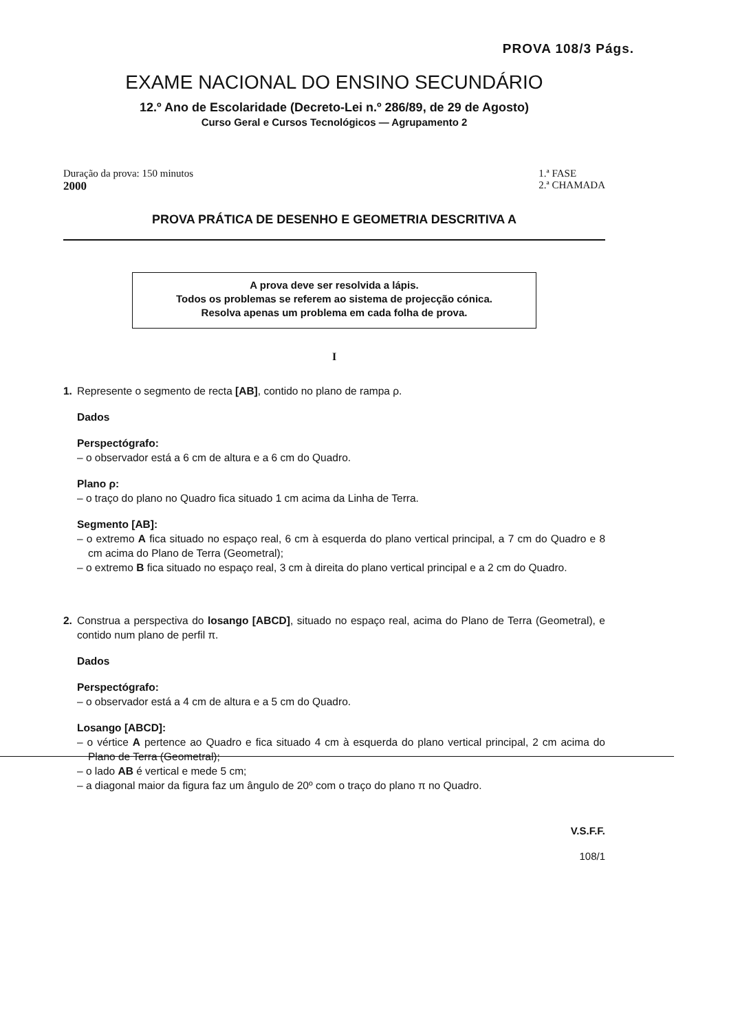PROVA 108/3 Págs.
EXAME NACIONAL DO ENSINO SECUNDÁRIO
12.º Ano de Escolaridade (Decreto-Lei n.º 286/89, de 29 de Agosto)
Curso Geral e Cursos Tecnológicos — Agrupamento 2
Duração da prova: 150 minutos
2000
1.ª FASE
2.ª CHAMADA
PROVA PRÁTICA DE DESENHO E GEOMETRIA DESCRITIVA A
A prova deve ser resolvida a lápis.
Todos os problemas se referem ao sistema de projecção cónica.
Resolva apenas um problema em cada folha de prova.
I
1. Represente o segmento de recta [AB], contido no plano de rampa ρ.
Dados
Perspectógrafo:
– o observador está a 6 cm de altura e a 6 cm do Quadro.
Plano ρ:
– o traço do plano no Quadro fica situado 1 cm acima da Linha de Terra.
Segmento [AB]:
– o extremo A fica situado no espaço real, 6 cm à esquerda do plano vertical principal, a 7 cm do Quadro e 8 cm acima do Plano de Terra (Geometral);
– o extremo B fica situado no espaço real, 3 cm à direita do plano vertical principal e a 2 cm do Quadro.
2. Construa a perspectiva do losango [ABCD], situado no espaço real, acima do Plano de Terra (Geometral), e contido num plano de perfil π.
Dados
Perspectógrafo:
– o observador está a 4 cm de altura e a 5 cm do Quadro.
Losango [ABCD]:
– o vértice A pertence ao Quadro e fica situado 4 cm à esquerda do plano vertical principal, 2 cm acima do Plano de Terra (Geometral);
– o lado AB é vertical e mede 5 cm;
– a diagonal maior da figura faz um ângulo de 20º com o traço do plano π no Quadro.
V.S.F.F.
108/1